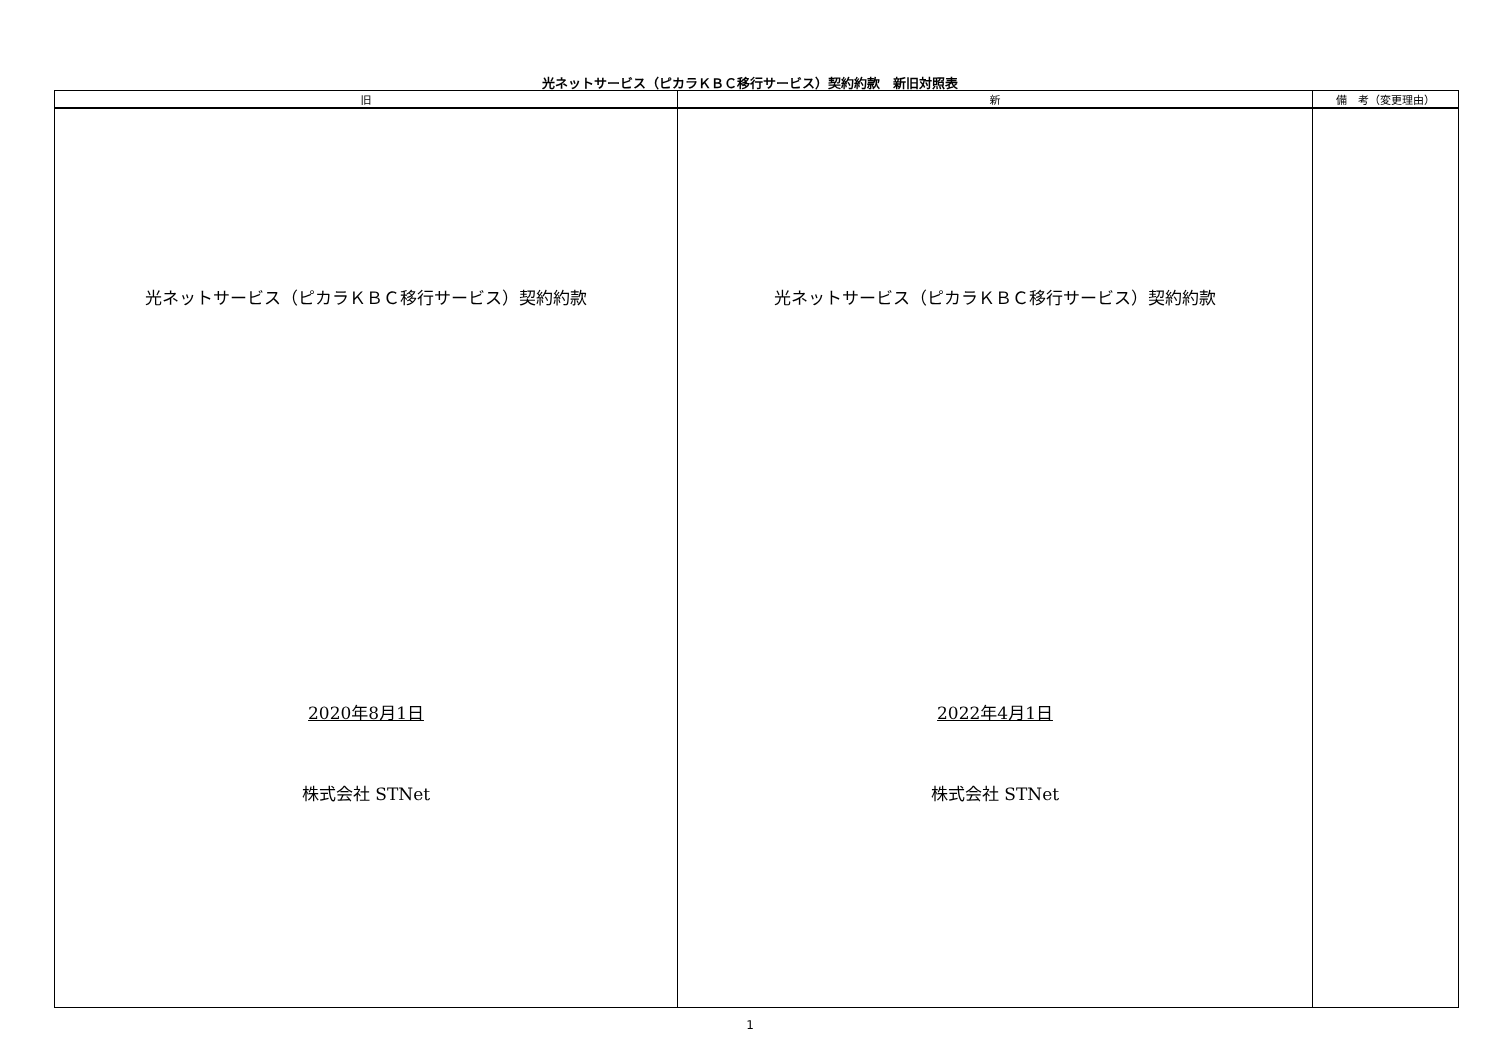光ネットサービス（ピカラＫＢＣ移行サービス）契約約款　新旧対照表
| 旧 | 新 | 備 考（変更理由） |
| --- | --- | --- |
| 光ネットサービス（ピカラＫＢＣ移行サービス）契約約款 2020年8月1日 株式会社 STNet | 光ネットサービス（ピカラＫＢＣ移行サービス）契約約款 2022年4月1日 株式会社 STNet | |
1